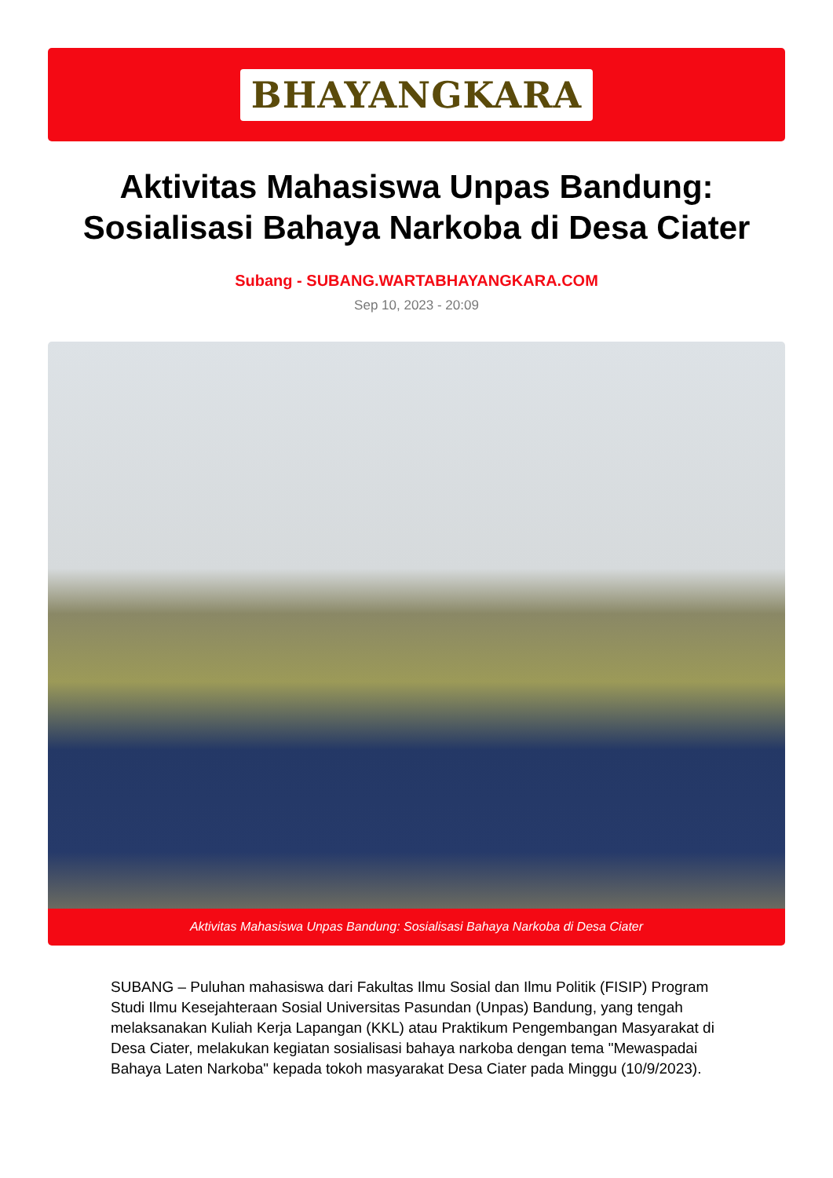BHAYANGKARA
Aktivitas Mahasiswa Unpas Bandung: Sosialisasi Bahaya Narkoba di Desa Ciater
Subang - SUBANG.WARTABHAYANGKARA.COM
Sep 10, 2023 - 20:09
Aktivitas Mahasiswa Unpas Bandung: Sosialisasi Bahaya Narkoba di Desa Ciater
SUBANG – Puluhan mahasiswa dari Fakultas Ilmu Sosial dan Ilmu Politik (FISIP) Program Studi Ilmu Kesejahteraan Sosial Universitas Pasundan (Unpas) Bandung, yang tengah melaksanakan Kuliah Kerja Lapangan (KKL) atau Praktikum Pengembangan Masyarakat di Desa Ciater, melakukan kegiatan sosialisasi bahaya narkoba dengan tema "Mewaspadai Bahaya Laten Narkoba" kepada tokoh masyarakat Desa Ciater pada Minggu (10/9/2023).